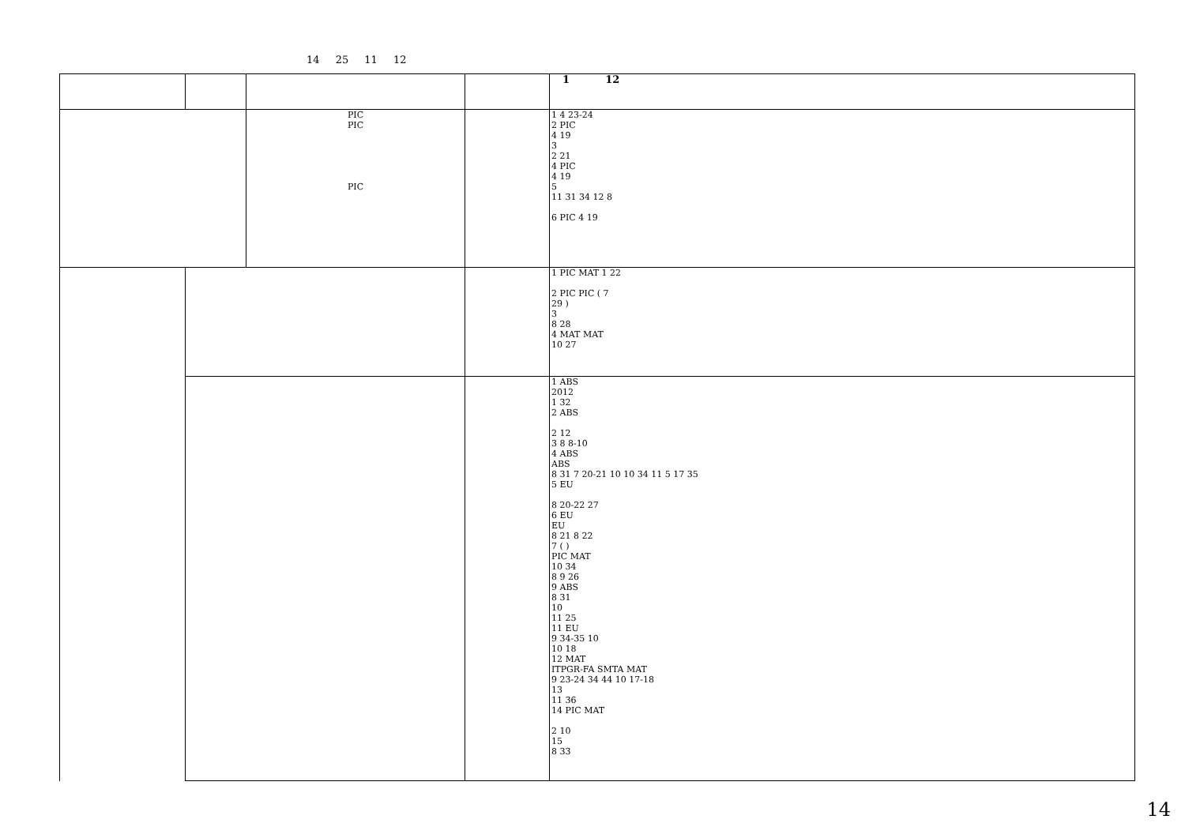14 25 11 12
| | | | | 1 12 |
| --- | --- | --- | --- | --- |
| | | PIC PIC PIC | | 1 4 23-24 2 PIC 4 19 3 2 21 4 PIC 4 19 5 11 31 34 12 8 6 PIC 4 19 |
| | | | | 1 PIC MAT 1 22 2 PIC PIC ( 7 29 ) 3 8 28 4 MAT MAT 10 27 |
| | | | | 1 ABS 2012 1 32 2 ABS 2 12 3 8 8-10 4 ABS ABS 8 31 7 20-21 10 10 34 11 5 17 35 5 EU 8 20-22 27 6 EU EU 8 21 8 22 7 ( ) PIC MAT 10 34 8 9 26 9 ABS 8 31 10 11 25 11 EU 9 34-35 10 10 18 12 MAT ITPGR-FA SMTA MAT 9 23-24 34 44 10 17-18 13 11 36 14 PIC MAT 2 10 15 8 33 |
14